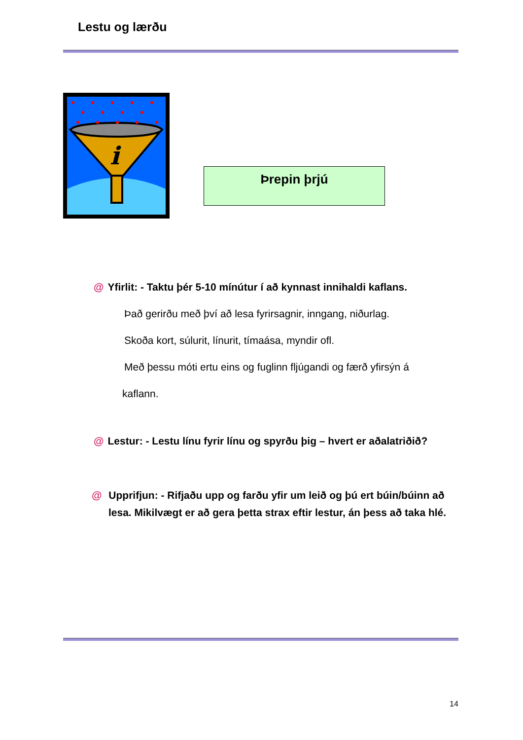Lestu og lærðu
i
Þrepin þrjú
@ Yfirlit: - Taktu þér 5-10 mínútur í að kynnast innihaldi kaflans.
Það gerirðu með því að lesa fyrirsagnir, inngang, niðurlag.
Skoða kort, súlurit, línurit, tímaása, myndir ofl.
Með þessu móti ertu eins og fuglinn fljúgandi og færð yfirsýn á
kaflann.
@ Lestur: - Lestu línu fyrir línu og spyrðu þig – hvert er aðalatriðið?
@ Upprifjun: - Rifjaðu upp og farðu yfir um leið og þú ert búin/búinn að lesa. Mikilvægt er að gera þetta strax eftir lestur, án þess að taka hlé.
14